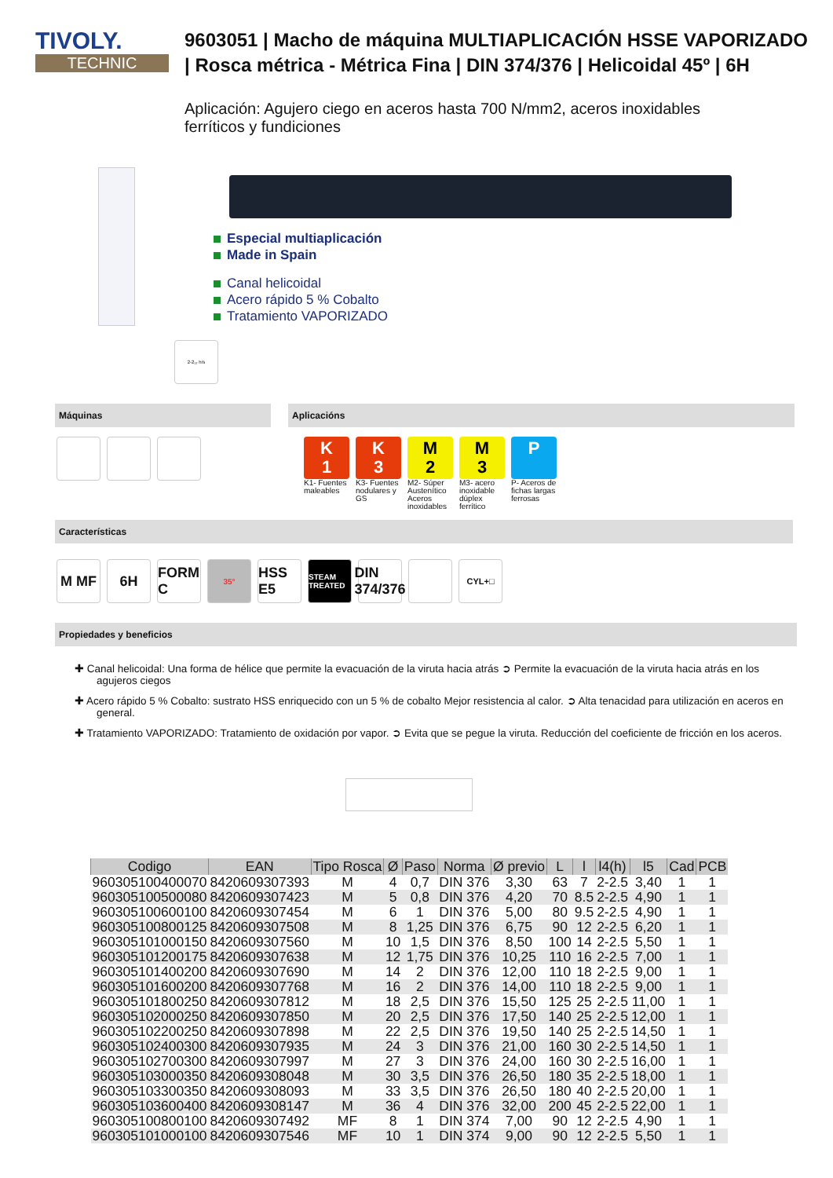TIVOLY.
TECHNIC
9603051 | Macho de máquina MULTIAPLICACIÓN HSSE VAPORIZADO | Rosca métrica - Métrica Fina | DIN 374/376 | Helicoidal 45º | 6H
Aplicación: Agujero ciego en aceros hasta 700 N/mm2, aceros inoxidables ferríticos y fundiciones
Especial multiaplicación
Made in Spain
Canal helicoidal
Acero rápido 5 % Cobalto
Tratamiento VAPORIZADO
2-2₁₂ h/s
Máquinas Aplicacións
K
1
K1- Fuentes maleables
K
3
K3- Fuentes nodulares y GS
M
2
M2- Súper Austenítico Aceros inoxidables
M
3
M3- acero inoxidable dúplex ferrítico
P
P- Aceros de fichas largas ferrosas
Características
M MF 6H FORM C
35°
HSS E5
STEAM TREATED
DIN 374/376
CYL+□
Propiedades y beneficios
✚ Canal helicoidal: Una forma de hélice que permite la evacuación de la viruta hacia atrás ➲ Permite la evacuación de la viruta hacia atrás en los agujeros ciegos
✚ Acero rápido 5 % Cobalto: sustrato HSS enriquecido con un 5 % de cobalto Mejor resistencia al calor. ➲ Alta tenacidad para utilización en aceros en general.
✚ Tratamiento VAPORIZADO: Tratamiento de oxidación por vapor. ➲ Evita que se pegue la viruta. Reducción del coeficiente de fricción en los aceros.
| Codigo | EAN | Tipo Rosca | Ø | Paso | Norma | Ø previo | L | l | l4(h) | l5 | Cad | PCB |
| --- | --- | --- | --- | --- | --- | --- | --- | --- | --- | --- | --- | --- |
| 960305100400070 | 8420609307393 | M | 4 | 0,7 | DIN 376 | 3,30 | 63 | 7 | 2-2.5 | 3,40 | 1 | 1 |
| 960305100500080 | 8420609307423 | M | 5 | 0,8 | DIN 376 | 4,20 | 70 | 8.5 | 2-2.5 | 4,90 | 1 | 1 |
| 960305100600100 | 8420609307454 | M | 6 | 1 | DIN 376 | 5,00 | 80 | 9.5 | 2-2.5 | 4,90 | 1 | 1 |
| 960305100800125 | 8420609307508 | M | 8 | 1,25 | DIN 376 | 6,75 | 90 | 12 | 2-2.5 | 6,20 | 1 | 1 |
| 960305101000150 | 8420609307560 | M | 10 | 1,5 | DIN 376 | 8,50 | 100 | 14 | 2-2.5 | 5,50 | 1 | 1 |
| 960305101200175 | 8420609307638 | M | 12 | 1,75 | DIN 376 | 10,25 | 110 | 16 | 2-2.5 | 7,00 | 1 | 1 |
| 960305101400200 | 8420609307690 | M | 14 | 2 | DIN 376 | 12,00 | 110 | 18 | 2-2.5 | 9,00 | 1 | 1 |
| 960305101600200 | 8420609307768 | M | 16 | 2 | DIN 376 | 14,00 | 110 | 18 | 2-2.5 | 9,00 | 1 | 1 |
| 960305101800250 | 8420609307812 | M | 18 | 2,5 | DIN 376 | 15,50 | 125 | 25 | 2-2.5 | 11,00 | 1 | 1 |
| 960305102000250 | 8420609307850 | M | 20 | 2,5 | DIN 376 | 17,50 | 140 | 25 | 2-2.5 | 12,00 | 1 | 1 |
| 960305102200250 | 8420609307898 | M | 22 | 2,5 | DIN 376 | 19,50 | 140 | 25 | 2-2.5 | 14,50 | 1 | 1 |
| 960305102400300 | 8420609307935 | M | 24 | 3 | DIN 376 | 21,00 | 160 | 30 | 2-2.5 | 14,50 | 1 | 1 |
| 960305102700300 | 8420609307997 | M | 27 | 3 | DIN 376 | 24,00 | 160 | 30 | 2-2.5 | 16,00 | 1 | 1 |
| 960305103000350 | 8420609308048 | M | 30 | 3,5 | DIN 376 | 26,50 | 180 | 35 | 2-2.5 | 18,00 | 1 | 1 |
| 960305103300350 | 8420609308093 | M | 33 | 3,5 | DIN 376 | 26,50 | 180 | 40 | 2-2.5 | 20,00 | 1 | 1 |
| 960305103600400 | 8420609308147 | M | 36 | 4 | DIN 376 | 32,00 | 200 | 45 | 2-2.5 | 22,00 | 1 | 1 |
| 960305100800100 | 8420609307492 | MF | 8 | 1 | DIN 374 | 7,00 | 90 | 12 | 2-2.5 | 4,90 | 1 | 1 |
| 960305101000100 | 8420609307546 | MF | 10 | 1 | DIN 374 | 9,00 | 90 | 12 | 2-2.5 | 5,50 | 1 | 1 |